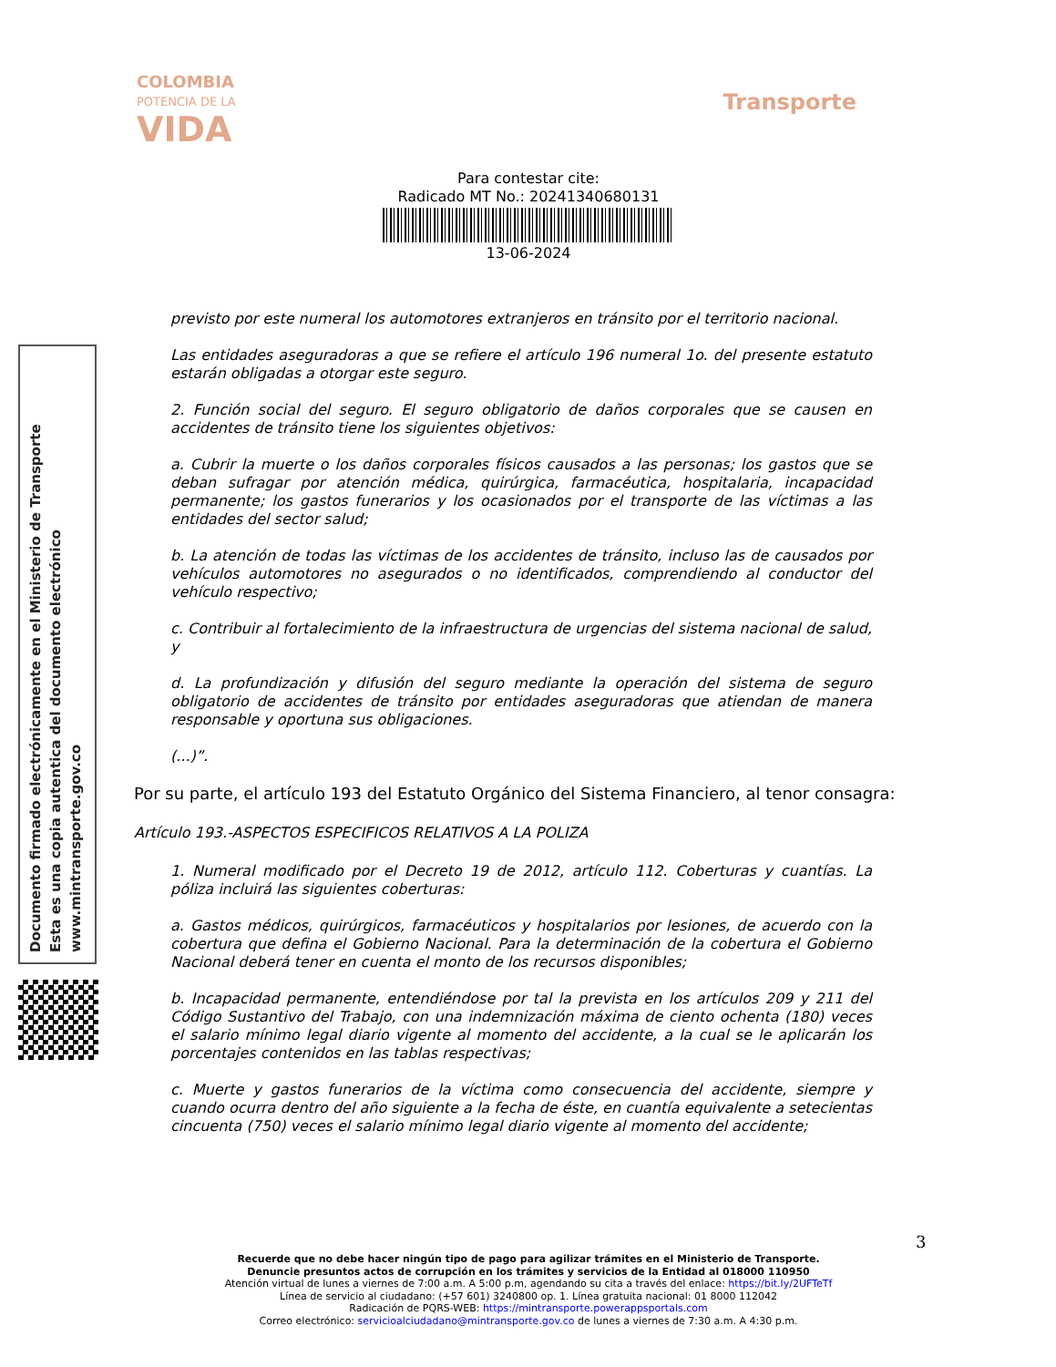COLOMBIA
POTENCIA DE LA
VIDA
Transporte
Para contestar cite:
Radicado MT No.: 20241340680131
13-06-2024
Documento firmado electrónicamente en el Ministerio de Transporte
Esta es una copia autentica del documento electrónico
www.mintransporte.gov.co
previsto por este numeral los automotores extranjeros en tránsito por el territorio nacional.
Las entidades aseguradoras a que se refiere el artículo 196 numeral 1o. del presente estatuto estarán obligadas a otorgar este seguro.
2. Función social del seguro. El seguro obligatorio de daños corporales que se causen en accidentes de tránsito tiene los siguientes objetivos:
a. Cubrir la muerte o los daños corporales físicos causados a las personas; los gastos que se deban sufragar por atención médica, quirúrgica, farmacéutica, hospitalaria, incapacidad permanente; los gastos funerarios y los ocasionados por el transporte de las víctimas a las entidades del sector salud;
b. La atención de todas las víctimas de los accidentes de tránsito, incluso las de causados por vehículos automotores no asegurados o no identificados, comprendiendo al conductor del vehículo respectivo;
c. Contribuir al fortalecimiento de la infraestructura de urgencias del sistema nacional de salud, y
d. La profundización y difusión del seguro mediante la operación del sistema de seguro obligatorio de accidentes de tránsito por entidades aseguradoras que atiendan de manera responsable y oportuna sus obligaciones.
(...)”.
Por su parte, el artículo 193 del Estatuto Orgánico del Sistema Financiero, al tenor consagra:
Artículo 193.-ASPECTOS ESPECIFICOS RELATIVOS A LA POLIZA
1. Numeral modificado por el Decreto 19 de 2012, artículo 112. Coberturas y cuantías. La póliza incluirá las siguientes coberturas:
a. Gastos médicos, quirúrgicos, farmacéuticos y hospitalarios por lesiones, de acuerdo con la cobertura que defina el Gobierno Nacional. Para la determinación de la cobertura el Gobierno Nacional deberá tener en cuenta el monto de los recursos disponibles;
b. Incapacidad permanente, entendiéndose por tal la prevista en los artículos 209 y 211 del Código Sustantivo del Trabajo, con una indemnización máxima de ciento ochenta (180) veces el salario mínimo legal diario vigente al momento del accidente, a la cual se le aplicarán los porcentajes contenidos en las tablas respectivas;
c. Muerte y gastos funerarios de la víctima como consecuencia del accidente, siempre y cuando ocurra dentro del año siguiente a la fecha de éste, en cuantía equivalente a setecientas cincuenta (750) veces el salario mínimo legal diario vigente al momento del accidente;
3
Recuerde que no debe hacer ningún tipo de pago para agilizar trámites en el Ministerio de Transporte.
Denuncie presuntos actos de corrupción en los trámites y servicios de la Entidad al 018000 110950
Atención virtual de lunes a viernes de 7:00 a.m. A 5:00 p.m, agendando su cita a través del enlace: https://bit.ly/2UFTeTf
Línea de servicio al ciudadano: (+57 601) 3240800 op. 1. Línea gratuita nacional: 01 8000 112042
Radicación de PQRS-WEB: https://mintransporte.powerappsportals.com
Correo electrónico: servicioalciudadano@mintransporte.gov.co de lunes a viernes de 7:30 a.m. A 4:30 p.m.